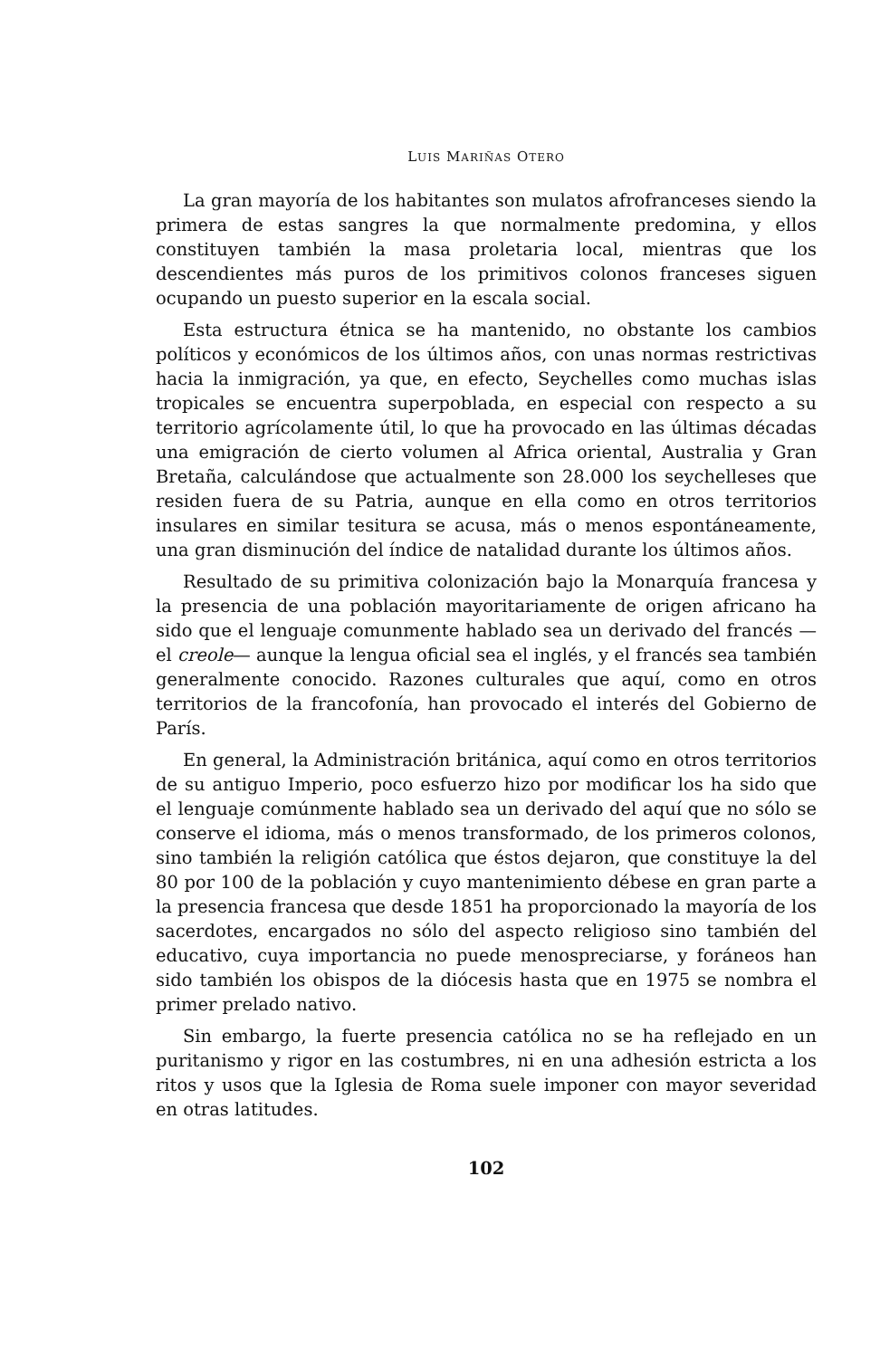LUIS MARIÑAS OTERO
La gran mayoría de los habitantes son mulatos afrofranceses siendo la primera de estas sangres la que normalmente predomina, y ellos constituyen también la masa proletaria local, mientras que los descendientes más puros de los primitivos colonos franceses siguen ocupando un puesto superior en la escala social.
Esta estructura étnica se ha mantenido, no obstante los cambios políticos y económicos de los últimos años, con unas normas restrictivas hacia la inmigración, ya que, en efecto, Seychelles como muchas islas tropicales se encuentra superpoblada, en especial con respecto a su territorio agrícolamente útil, lo que ha provocado en las últimas décadas una emigración de cierto volumen al Africa oriental, Australia y Gran Bretaña, calculándose que actualmente son 28.000 los seychelleses que residen fuera de su Patria, aunque en ella como en otros territorios insulares en similar tesitura se acusa, más o menos espontáneamente, una gran disminución del índice de natalidad durante los últimos años.
Resultado de su primitiva colonización bajo la Monarquía francesa y la presencia de una población mayoritariamente de origen africano ha sido que el lenguaje comunmente hablado sea un derivado del francés —el creole— aunque la lengua oficial sea el inglés, y el francés sea también generalmente conocido. Razones culturales que aquí, como en otros territorios de la francofonía, han provocado el interés del Gobierno de París.
En general, la Administración británica, aquí como en otros territorios de su antiguo Imperio, poco esfuerzo hizo por modificar los ha sido que el lenguaje comúnmente hablado sea un derivado del aquí que no sólo se conserve el idioma, más o menos transformado, de los primeros colonos, sino también la religión católica que éstos dejaron, que constituye la del 80 por 100 de la población y cuyo mantenimiento débese en gran parte a la presencia francesa que desde 1851 ha proporcionado la mayoría de los sacerdotes, encargados no sólo del aspecto religioso sino también del educativo, cuya importancia no puede menospreciarse, y foráneos han sido también los obispos de la diócesis hasta que en 1975 se nombra el primer prelado nativo.
Sin embargo, la fuerte presencia católica no se ha reflejado en un puritanismo y rigor en las costumbres, ni en una adhesión estricta a los ritos y usos que la Iglesia de Roma suele imponer con mayor severidad en otras latitudes.
102